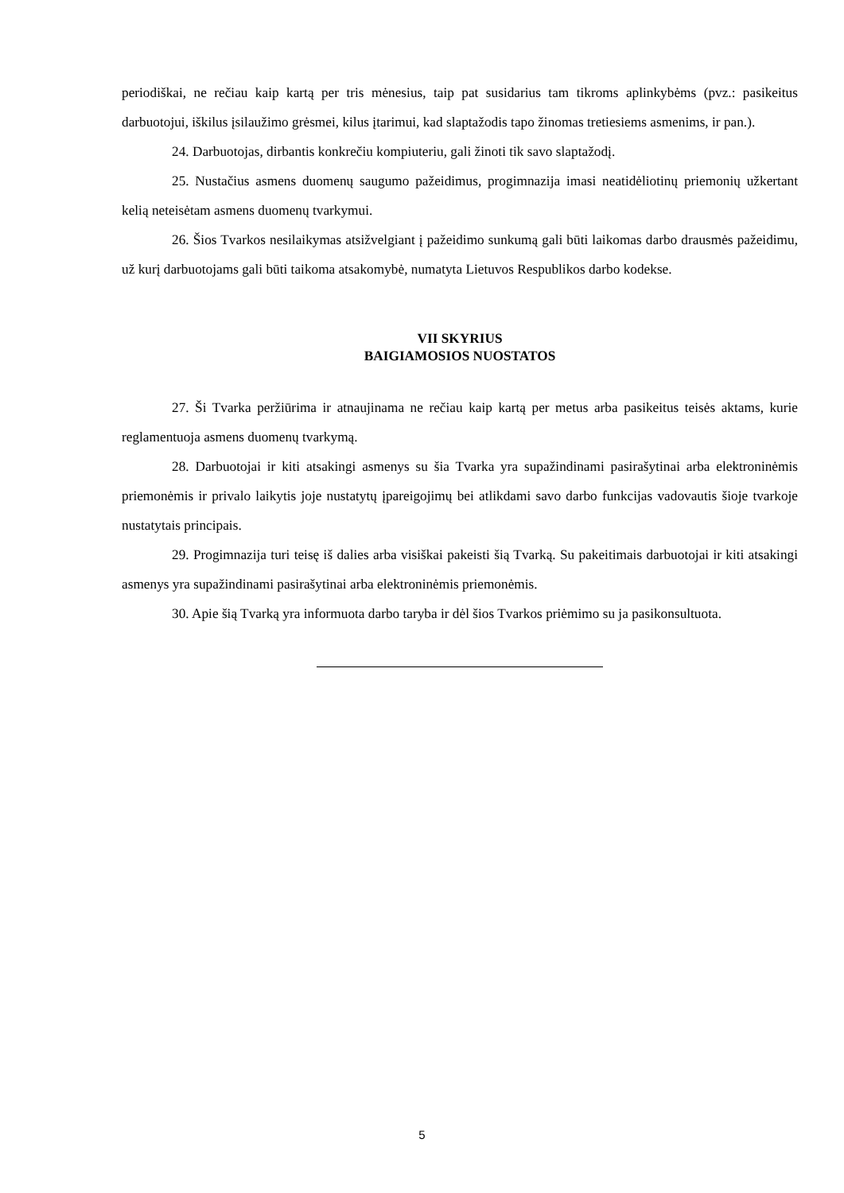periodiškai, ne rečiau kaip kartą per tris mėnesius, taip pat susidarius tam tikroms aplinkybėms (pvz.: pasikeitus darbuotojui, iškilus įsilaužimo grėsmei, kilus įtarimui, kad slaptažodis tapo žinomas tretiesiems asmenims, ir pan.).
24. Darbuotojas, dirbantis konkrečiu kompiuteriu, gali žinoti tik savo slaptažodį.
25. Nustačius asmens duomenų saugumo pažeidimus, progimnazija imasi neatidėliotinų priemonių užkertant kelią neteisėtam asmens duomenų tvarkymui.
26. Šios Tvarkos nesilaikymas atsižvelgiant į pažeidimo sunkumą gali būti laikomas darbo drausmės pažeidimu, už kurį darbuotojams gali būti taikoma atsakomybė, numatyta Lietuvos Respublikos darbo kodekse.
VII SKYRIUS
BAIGIAMOSIOS NUOSTATOS
27. Ši Tvarka peržiūrima ir atnaujinama ne rečiau kaip kartą per metus arba pasikeitus teisės aktams, kurie reglamentuoja asmens duomenų tvarkymą.
28. Darbuotojai ir kiti atsakingi asmenys su šia Tvarka yra supažindinami pasirašytinai arba elektroninėmis priemonėmis ir privalo laikytis joje nustatytų įpareigojimų bei atlikdami savo darbo funkcijas vadovautis šioje tvarkoje nustatytais principais.
29. Progimnazija turi teisę iš dalies arba visiškai pakeisti šią Tvarką. Su pakeitimais darbuotojai ir kiti atsakingi asmenys yra supažindinami pasirašytinai arba elektroninėmis priemonėmis.
30. Apie šią Tvarką yra informuota darbo taryba ir dėl šios Tvarkos priėmimo su ja pasikonsultuota.
5